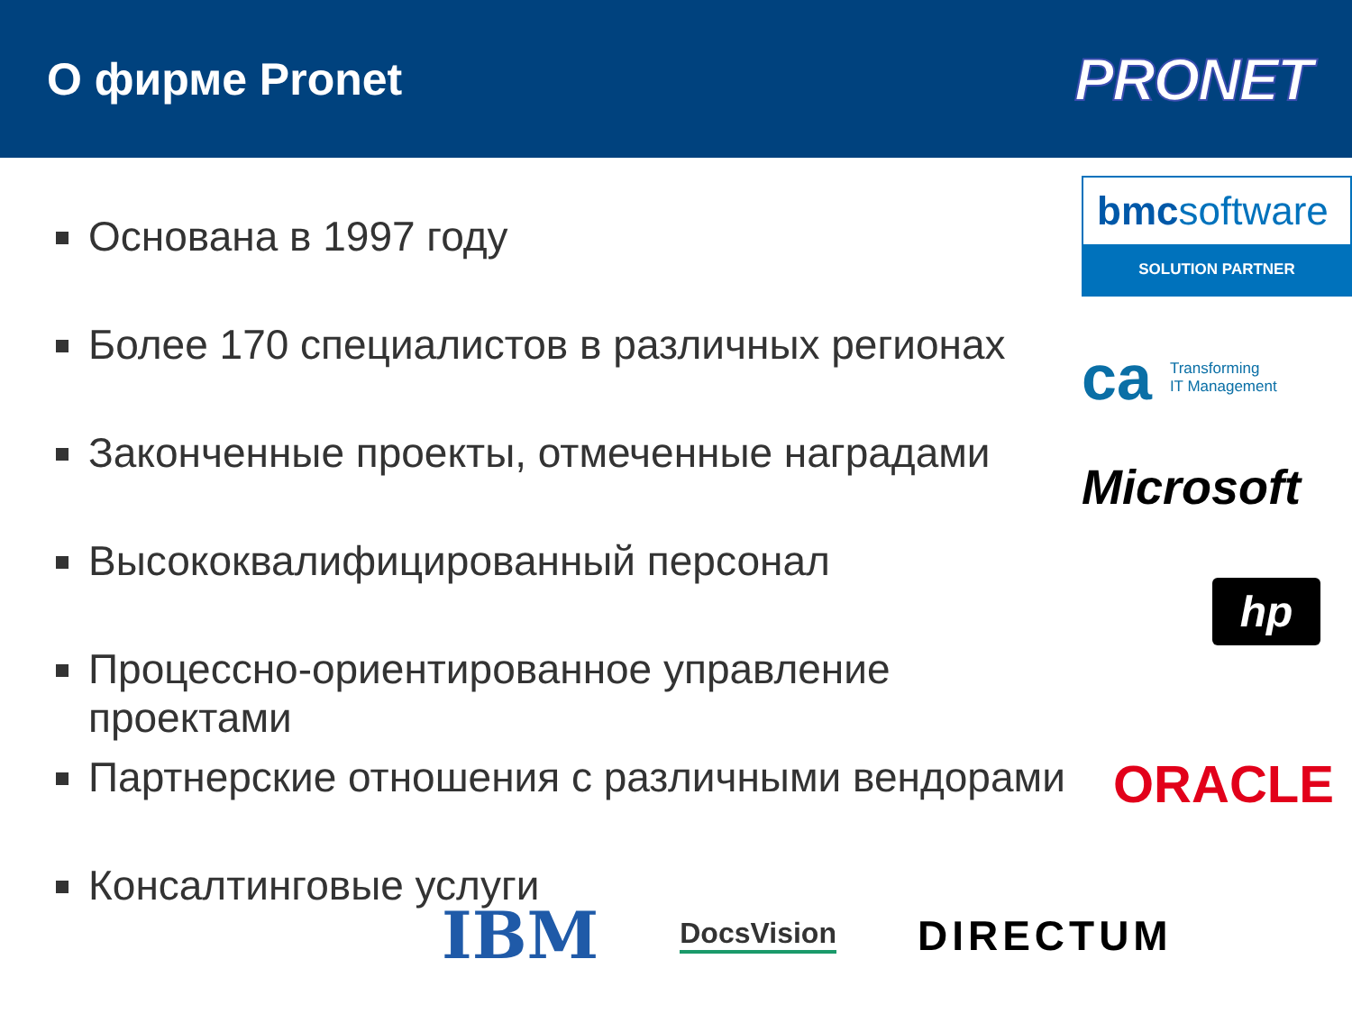О фирме Pronet
PRONET
Основана в 1997 году
Более 170 специалистов в различных регионах
Законченные проекты, отмеченные наградами
Высококвалифицированный персонал
Процессно-ориентированное управление проектами
Партнерские отношения с различными вендорами
Консалтинговые услуги
bmcsoftware
SOLUTION PARTNER
ca Transforming
IT Management
Microsoft
hp
ORACLE
IBM
DocsVision
DIRECTUM